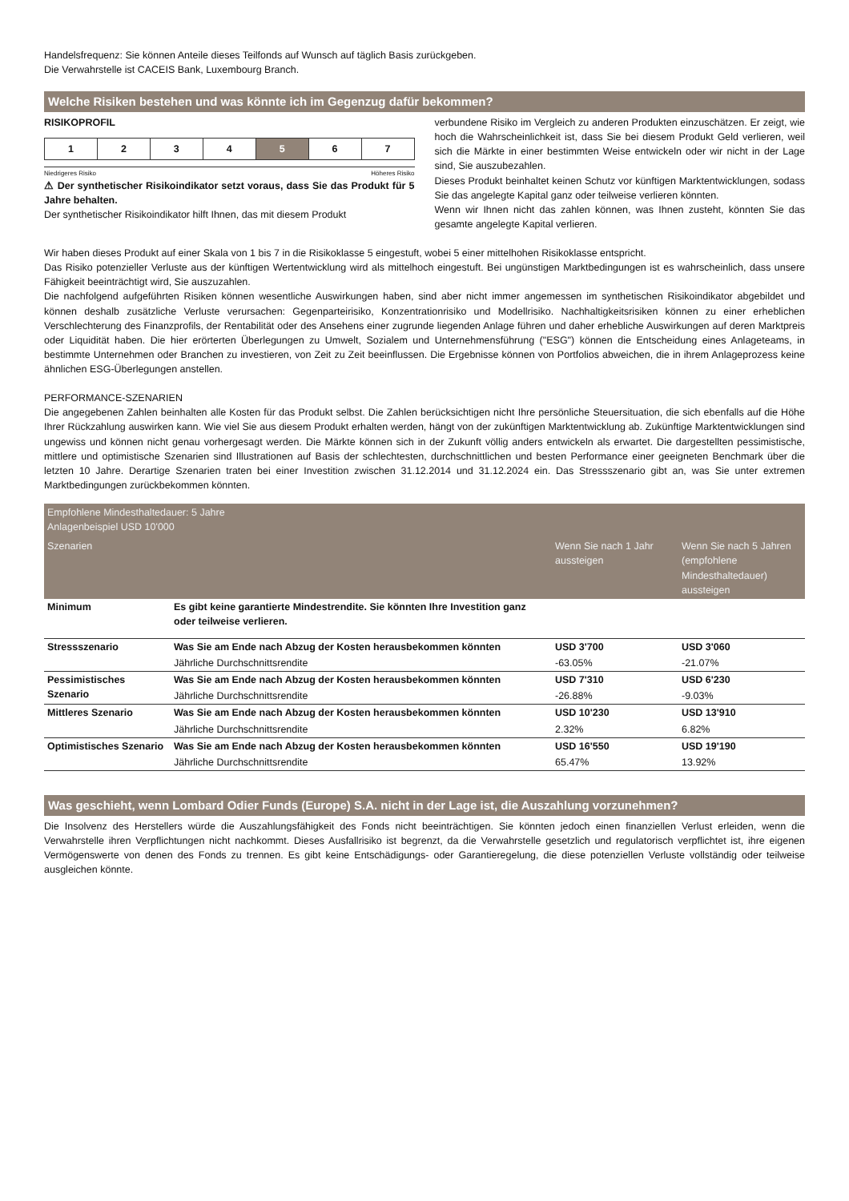Handelsfrequenz: Sie können Anteile dieses Teilfonds auf Wunsch auf täglich Basis zurückgeben.
Die Verwahrstelle ist CACEIS Bank, Luxembourg Branch.
Welche Risiken bestehen und was könnte ich im Gegenzug dafür bekommen?
RISIKOPROFIL
| 1 | 2 | 3 | 4 | 5 | 6 | 7 |
Niedrigeres Risiko Höheres Risiko
⚠ Der synthetischer Risikoindikator setzt voraus, dass Sie das Produkt für 5 Jahre behalten.
Der synthetischer Risikoindikator hilft Ihnen, das mit diesem Produkt
verbundene Risiko im Vergleich zu anderen Produkten einzuschätzen. Er zeigt, wie hoch die Wahrscheinlichkeit ist, dass Sie bei diesem Produkt Geld verlieren, weil sich die Märkte in einer bestimmten Weise entwickeln oder wir nicht in der Lage sind, Sie auszubezahlen.
Dieses Produkt beinhaltet keinen Schutz vor künftigen Marktentwicklungen, sodass Sie das angelegte Kapital ganz oder teilweise verlieren könnten.
Wenn wir Ihnen nicht das zahlen können, was Ihnen zusteht, könnten Sie das gesamte angelegte Kapital verlieren.
Wir haben dieses Produkt auf einer Skala von 1 bis 7 in die Risikoklasse 5 eingestuft, wobei 5 einer mittelhohen Risikoklasse entspricht.
Das Risiko potenzieller Verluste aus der künftigen Wertentwicklung wird als mittelhoch eingestuft. Bei ungünstigen Marktbedingungen ist es wahrscheinlich, dass unsere Fähigkeit beeinträchtigt wird, Sie auszuzahlen.
Die nachfolgend aufgeführten Risiken können wesentliche Auswirkungen haben, sind aber nicht immer angemessen im synthetischen Risikoindikator abgebildet und können deshalb zusätzliche Verluste verursachen: Gegenparteirisiko, Konzentrationrisiko und Modellrisiko. Nachhaltigkeitsrisiken können zu einer erheblichen Verschlechterung des Finanzprofils, der Rentabilität oder des Ansehens einer zugrunde liegenden Anlage führen und daher erhebliche Auswirkungen auf deren Marktpreis oder Liquidität haben. Die hier erörterten Überlegungen zu Umwelt, Sozialem und Unternehmensführung ("ESG") können die Entscheidung eines Anlageteams, in bestimmte Unternehmen oder Branchen zu investieren, von Zeit zu Zeit beeinflussen. Die Ergebnisse können von Portfolios abweichen, die in ihrem Anlageprozess keine ähnlichen ESG-Überlegungen anstellen.
PERFORMANCE-SZENARIEN
Die angegebenen Zahlen beinhalten alle Kosten für das Produkt selbst. Die Zahlen berücksichtigen nicht Ihre persönliche Steuersituation, die sich ebenfalls auf die Höhe Ihrer Rückzahlung auswirken kann. Wie viel Sie aus diesem Produkt erhalten werden, hängt von der zukünftigen Marktentwicklung ab. Zukünftige Marktentwicklungen sind ungewiss und können nicht genau vorhergesagt werden. Die Märkte können sich in der Zukunft völlig anders entwickeln als erwartet. Die dargestellten pessimistische, mittlere und optimistische Szenarien sind Illustrationen auf Basis der schlechtesten, durchschnittlichen und besten Performance einer geeigneten Benchmark über die letzten 10 Jahre. Derartige Szenarien traten bei einer Investition zwischen 31.12.2014 und 31.12.2024 ein. Das Stressszenario gibt an, was Sie unter extremen Marktbedingungen zurückbekommen könnten.
| Empfohlene Mindesthaltedauer: 5 Jahre Anlagenbeispiel USD 10'000 | | | |
| --- | --- | --- | --- |
| Szenarien | | Wenn Sie nach 1 Jahr aussteigen | Wenn Sie nach 5 Jahren (empfohlene Mindesthaltedauer) aussteigen |
| Minimum | Es gibt keine garantierte Mindestrendite. Sie könnten Ihre Investition ganz oder teilweise verlieren. | | |
| Stressszenario | Was Sie am Ende nach Abzug der Kosten herausbekommen könnten | USD 3'700 | USD 3'060 |
| | Jährliche Durchschnittsrendite | -63.05% | -21.07% |
| Pessimistisches Szenario | Was Sie am Ende nach Abzug der Kosten herausbekommen könnten | USD 7'310 | USD 6'230 |
| | Jährliche Durchschnittsrendite | -26.88% | -9.03% |
| Mittleres Szenario | Was Sie am Ende nach Abzug der Kosten herausbekommen könnten | USD 10'230 | USD 13'910 |
| | Jährliche Durchschnittsrendite | 2.32% | 6.82% |
| Optimistisches Szenario | Was Sie am Ende nach Abzug der Kosten herausbekommen könnten | USD 16'550 | USD 19'190 |
| | Jährliche Durchschnittsrendite | 65.47% | 13.92% |
Was geschieht, wenn Lombard Odier Funds (Europe) S.A. nicht in der Lage ist, die Auszahlung vorzunehmen?
Die Insolvenz des Herstellers würde die Auszahlungsfähigkeit des Fonds nicht beeinträchtigen. Sie könnten jedoch einen finanziellen Verlust erleiden, wenn die Verwahrstelle ihren Verpflichtungen nicht nachkommt. Dieses Ausfallrisiko ist begrenzt, da die Verwahrstelle gesetzlich und regulatorisch verpflichtet ist, ihre eigenen Vermögenswerte von denen des Fonds zu trennen. Es gibt keine Entschädigungs- oder Garantieregelung, die diese potenziellen Verluste vollständig oder teilweise ausgleichen könnte.